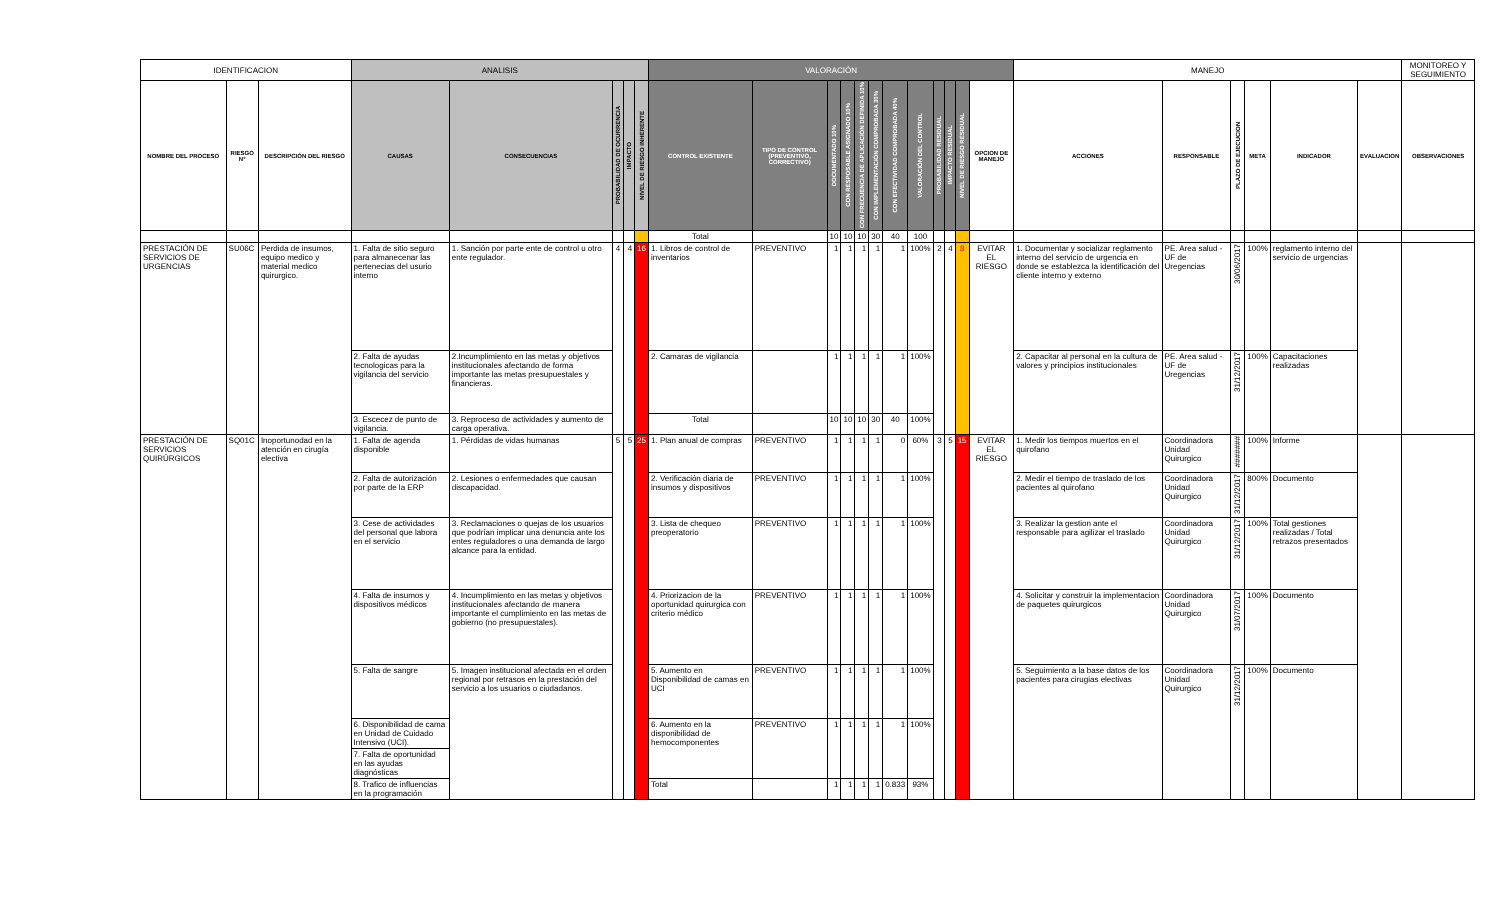| IDENTIFICACION | | | ANALISIS | | | | | VALORACIÓN | | | | | | | | | | | | MANEJO | | | | | | MONITOREO Y SEGUIMIENTO |
| --- | --- | --- | --- | --- | --- | --- | --- | --- | --- | --- | --- | --- | --- | --- | --- | --- | --- | --- | --- | --- | --- | --- | --- | --- | --- | --- |
| NOMBRE DEL PROCESO | RIESGO N° | DESCRIPCIÓN DEL RIESGO | CAUSAS | CONSECUENCIAS | PROBABILIDAD DE OCURRENCIA | IMPACTO | NIVEL DE RIESGO INHERENTE | CONTROL EXISTENTE | TIPO DE CONTROL (PREVENTIVO, CORRECTIVO) | DOCUMENTADO 10% | CON RESPOSABLE ASIGNADO 10% | CON FRECUENCIA DE APLICACIÓN DEFINIDA 10% | CON IMPLEMENTACIÓN COMPROBADA 30% | CON EFECTIVIDAD COMPROBADA 40% | VALORACIÓN DEL CONTROL | PROBABILIDAD RESIDUAL | IMPACTO RESIDUAL | NIVEL DE RIESGO RESIDUAL | OPCION DE MANEJO | ACCIONES | RESPONSABLE | PLAZO DE EJECUCION | META | INDICADOR | EVALUACION | OBSERVACIONES |
| | | | | | | | | Total | | 10 | 10 | 10 | 30 | 40 | 100 | | | | | | | | | | | |
| PRESTACIÓN DE SERVICIOS DE URGENCIAS | SU06C | Perdida de insumos, equipo medico y material medico quirurgico. | 1. Falta de sitio seguro para almanecenar las pertenecias del usurio interno | 1. Sanción por parte ente de control u otro ente regulador. | 4 | 4 | 16 | 1. Libros de control de inventarios | PREVENTIVO | 1 | 1 | 1 | 1 | 1 | 100% | 2 | 4 | 8 | EVITAR EL RIESGO | 1. Documentar y socializar reglamento interno del servicio de urgencia en donde se establezca la identificación del cliente interno y externo | PE. Area salud - UF de Uregencias | 30/06/2017 | 100% | reglamento interno del servicio de urgencias | | |
| | | | 2. Falta de ayudas tecnologicas para la vigilancia del servicio | 2.Incumplimiento en las metas y objetivos institucionales afectando de forma importante las metas presupuestales y financieras. | | | | 2. Camaras de vigilancia | | 1 | 1 | 1 | 1 | 1 | 100% | | | | | 2. Capacitar al personal en la cultura de valores y principios institucionales | PE. Area salud - UF de Uregencias | 31/12/2017 | 100% | Capacitaciones realizadas | | |
| | | | 3. Escecez de punto de vigilancia. | 3. Reproceso de actividades y aumento de carga operativa. | | | | Total | | 10 | 10 | 10 | 30 | 40 | 100% | | | | | | | | | | | |
| PRESTACIÓN DE SERVICIOS QUIRÚRGICOS | SQ01C | Inoportunodad en la atención en cirugía electiva | 1. Falta de agenda disponible | 1. Pérdidas de vidas humanas | 5 | 5 | 25 | 1. Plan anual de compras | PREVENTIVO | 1 | 1 | 1 | 1 | 0 | 60% | 3 | 5 | 15 | EVITAR EL RIESGO | 1. Medir los tiempos muertos en el quirofano | Coordinadora Unidad Quirurgico | ####### | 100% | Informe | | |
| | | | 2. Falta de autorización por parte de la ERP | 2. Lesiones o enfermedades que causan discapacidad. | | | | 2. Verificación diaria de insumos y dispositivos | PREVENTIVO | 1 | 1 | 1 | 1 | 1 | 100% | | | | | 2. Medir el tiempo de traslado de los pacientes al quirofano | Coordinadora Unidad Quirurgico | 31/12/2017 | 800% | Documento | | |
| | | | 3. Cese de actividades del personal que labora en el servicio | 3. Reclamaciones o quejas de los usuarios que podrían implicar una denuncia ante los entes reguladores o una demanda de largo alcance para la entidad. | | | | 3. Lista de chequeo preoperatorio | PREVENTIVO | 1 | 1 | 1 | 1 | 1 | 100% | | | | | 3. Realizar la gestion ante el responsable para agilizar el traslado | Coordinadora Unidad Quirurgico | 31/12/2017 | 100% | Total gestiones realizadas / Total retrazos presentados | | |
| | | | 4. Falta de insumos y dispositivos médicos | 4. Incumplimiento en las metas y objetivos institucionales afectando de manera importante el cumplimiento en las metas de gobierno (no presupuestales). | | | | 4. Priorizacion de la oportunidad quirurgica con criterio médico | PREVENTIVO | 1 | 1 | 1 | 1 | 1 | 100% | | | | | 4. Solicitar y construir la implementacion de paquetes quirurgicos | Coordinadora Unidad Quirurgico | 31/07/2017 | 100% | Documento | | |
| | | | 5. Falta de sangre | 5. Imagen institucional afectada en el orden regional por retrasos en la prestación del servicio a los usuarios o ciudadanos. | | | | 5. Aumento en Disponibilidad de camas en UCI | PREVENTIVO | 1 | 1 | 1 | 1 | 1 | 100% | | | | | 5. Seguimiento a la base datos de los pacientes para cirugias electivas | Coordinadora Unidad Quirurgico | 31/12/2017 | 100% | Documento | | |
| | | | 6. Disponibilidad de cama en Unidad de Cuidado Intensivo (UCI). | | | | | 6. Aumento en la disponibilidad de hemocomponentes | PREVENTIVO | 1 | 1 | 1 | 1 | 1 | 100% | | | | | | | | | | | |
| | | | 7. Falta de oportunidad en las ayudas diagnósticas | | | | | | | | | | | | | | | | | | | | | | | |
| | | | 8. Trafico de influencias en la programación | | | | | Total | | 1 | 1 | 1 | 1 | 0.833 | 93% | | | | | | | | | | | |